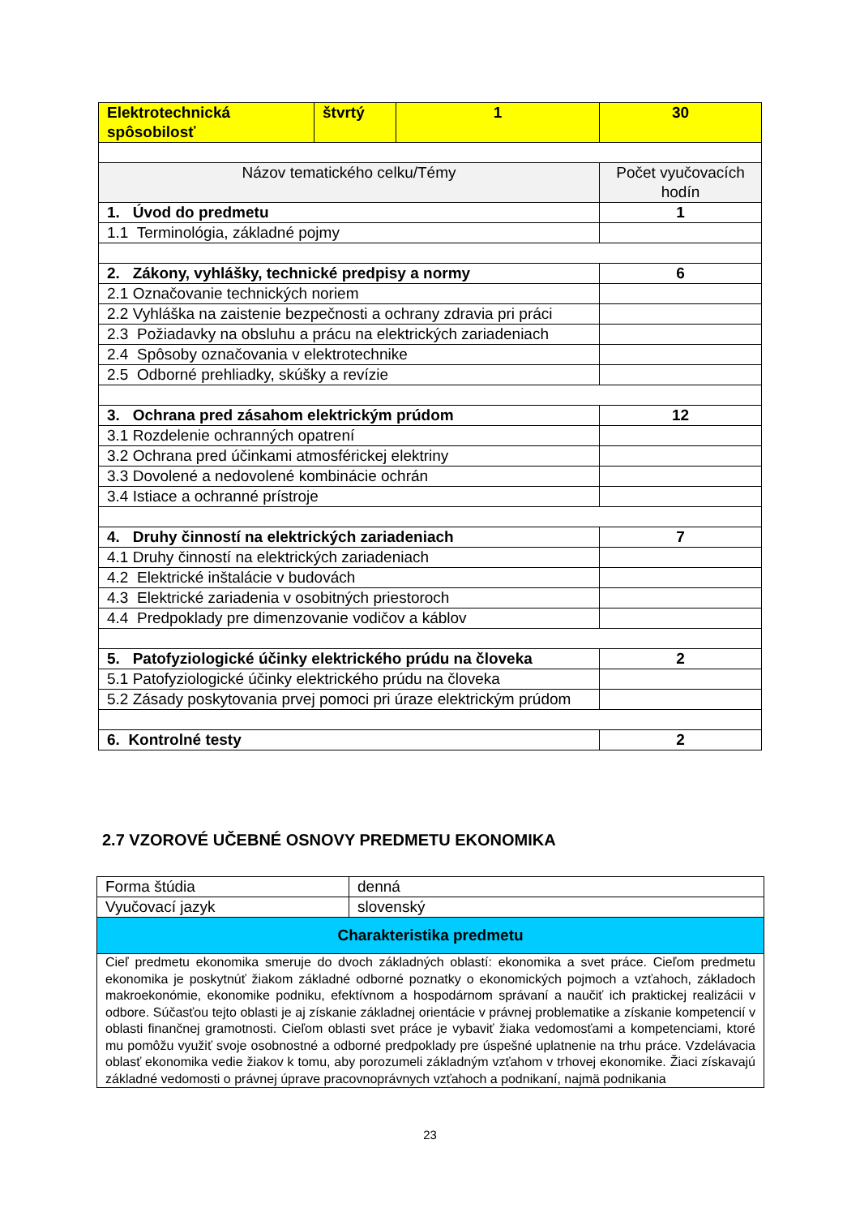| Elektrotechnická spôsobilosť | štvrtý | 1 | 30 |
| Názov tematického celku/Témy | | | Počet vyučovacích hodín |
| 1. Úvod do predmetu | | | 1 |
| 1.1 Terminológia, základné pojmy | | | |
| 2. Zákony, vyhlášky, technické predpisy a normy | | | 6 |
| 2.1 Označovanie technických noriem | | | |
| 2.2 Vyhláška na zaistenie bezpečnosti a ochrany zdravia pri práci | | | |
| 2.3 Požiadavky na obsluhu a prácu na elektrických zariadeniach | | | |
| 2.4 Spôsoby označovania v elektrotechnike | | | |
| 2.5 Odborné prehliadky, skúšky a revízie | | | |
| 3. Ochrana pred zásahom elektrickým prúdom | | | 12 |
| 3.1 Rozdelenie ochranných opatrení | | | |
| 3.2 Ochrana pred účinkami atmosférickej elektriny | | | |
| 3.3 Dovolené a nedovolené kombinácie ochrán | | | |
| 3.4 Istiace a ochranné prístroje | | | |
| 4. Druhy činností na elektrických zariadeniach | | | 7 |
| 4.1 Druhy činností na elektrických zariadeniach | | | |
| 4.2 Elektrické inštalácie v budovách | | | |
| 4.3 Elektrické zariadenia v osobitných priestoroch | | | |
| 4.4 Predpoklady pre dimenzovanie vodičov a káblov | | | |
| 5. Patofyziologické účinky elektrického prúdu na človeka | | | 2 |
| 5.1 Patofyziologické účinky elektrického prúdu na človeka | | | |
| 5.2 Zásady poskytovania prvej pomoci pri úraze elektrickým prúdom | | | |
| 6. Kontrolné testy | | | 2 |
2.7 VZOROVÉ UČEBNÉ OSNOVY PREDMETU EKONOMIKA
| Forma štúdia | denná |
| Vyučovací jazyk | slovenský |
| Charakteristika predmetu | |
| Cieľ predmetu ekonomika smeruje do dvoch základných oblastí: ekonomika a svet práce. Cieľom predmetu ekonomika je poskytnúť žiakom základné odborné poznatky o ekonomických pojmoch a vzťahoch, základoch makroekonómie, ekonomike podniku, efektívnom a hospodárnom správaní a naučiť ich praktickej realizácii v odbore. Súčasťou tejto oblasti je aj získanie základnej orientácie v právnej problematike a získanie kompetencií v oblasti finančnej gramotnosti. Cieľom oblasti svet práce je vybaviť žiaka vedomosťami a kompetenciami, ktoré mu pomôžu využiť svoje osobnostné a odborné predpoklady pre úspešné uplatnenie na trhu práce. Vzdelávacia oblasť ekonomika vedie žiakov k tomu, aby porozumeli základným vzťahom v trhovej ekonomike. Žiaci získavajú základné vedomosti o právnej úprave pracovnoprávnych vzťahoch a podnikaní, najmä podnikania | |
23